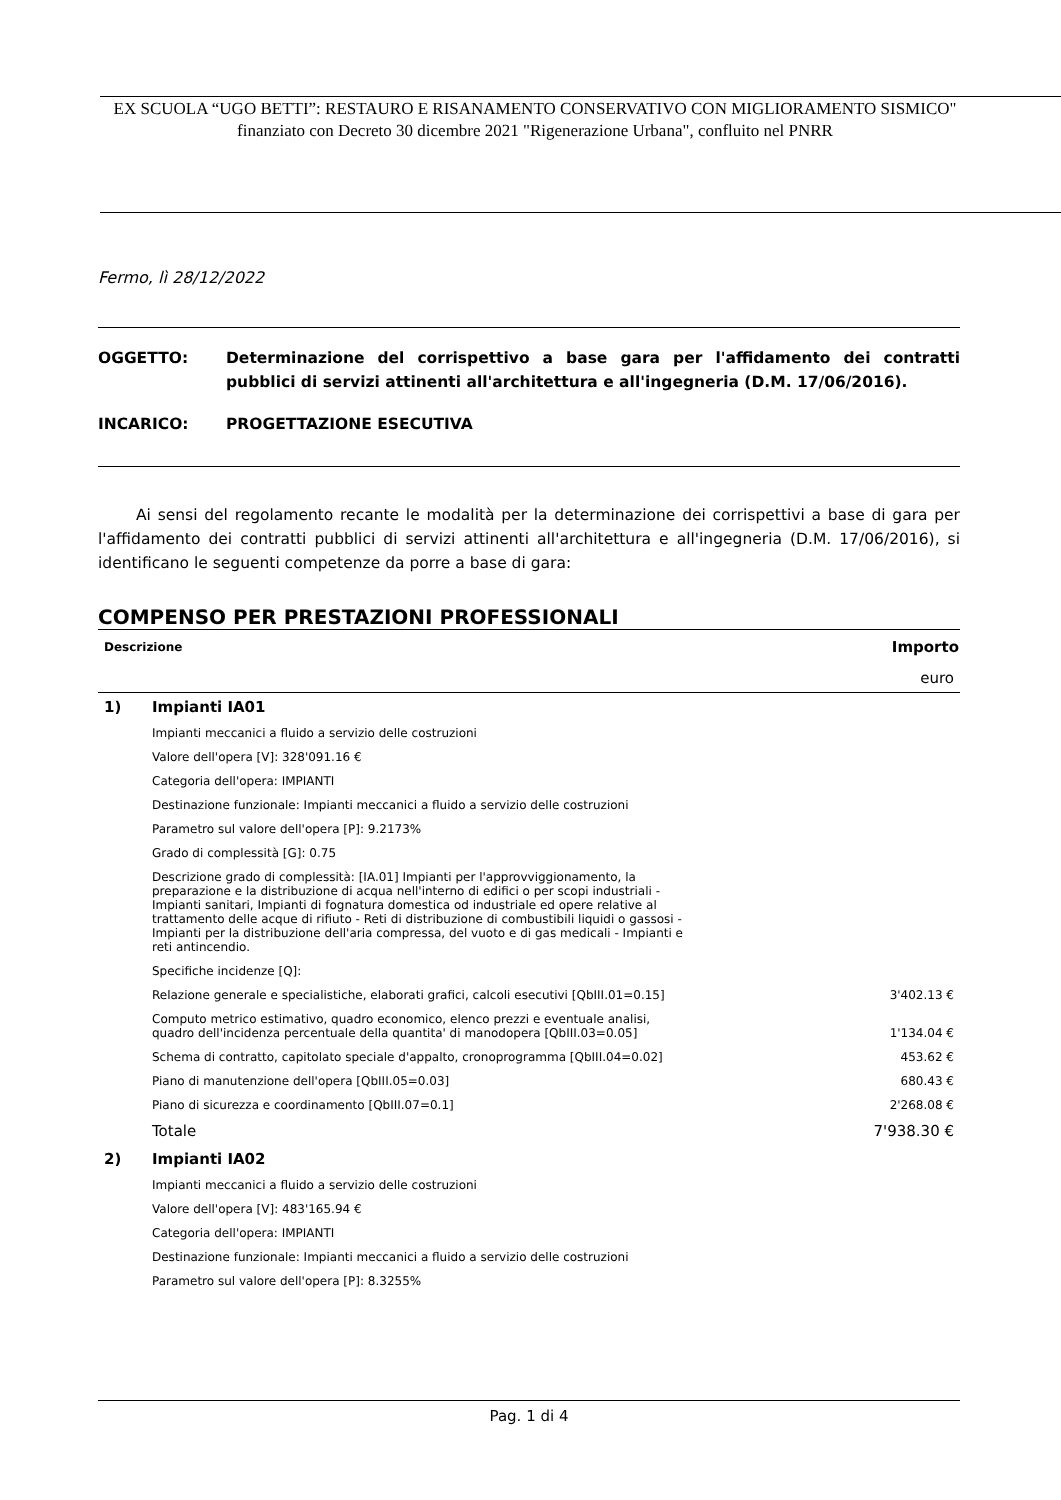EX SCUOLA “UGO BETTI”: RESTAURO E RISANAMENTO CONSERVATIVO CON MIGLIORAMENTO SISMICO" finanziato con Decreto 30 dicembre 2021 "Rigenerazione Urbana", confluito nel PNRR
Fermo, lì 28/12/2022
OGGETTO: Determinazione del corrispettivo a base gara per l'affidamento dei contratti pubblici di servizi attinenti all'architettura e all'ingegneria (D.M. 17/06/2016).
INCARICO: PROGETTAZIONE ESECUTIVA
Ai sensi del regolamento recante le modalità per la determinazione dei corrispettivi a base di gara per l'affidamento dei contratti pubblici di servizi attinenti all'architettura e all'ingegneria (D.M. 17/06/2016), si identificano le seguenti competenze da porre a base di gara:
COMPENSO PER PRESTAZIONI PROFESSIONALI
| Descrizione | | Importo |
| --- | --- | --- |
| | | euro |
| 1) | Impianti IA01 | |
| | Impianti meccanici a fluido a servizio delle costruzioni | |
| | Valore dell'opera [V]: 328'091.16 € | |
| | Categoria dell'opera: IMPIANTI | |
| | Destinazione funzionale: Impianti meccanici a fluido a servizio delle costruzioni | |
| | Parametro sul valore dell'opera [P]: 9.2173% | |
| | Grado di complessità [G]: 0.75 | |
| | Descrizione grado di complessità: [IA.01] Impianti per l'approvviggionamento, la preparazione e la distribuzione di acqua nell'interno di edifici o per scopi industriali - Impianti sanitari, Impianti di fognatura domestica od industriale ed opere relative al trattamento delle acque di rifiuto - Reti di distribuzione di combustibili liquidi o gassosi - Impianti per la distribuzione dell'aria compressa, del vuoto e di gas medicali - Impianti e reti antincendio. | |
| | Specifiche incidenze [Q]: | |
| | Relazione generale e specialistiche, elaborati grafici, calcoli esecutivi [QbIII.01=0.15] | 3'402.13 € |
| | Computo metrico estimativo, quadro economico, elenco prezzi e eventuale analisi, quadro dell'incidenza percentuale della quantita' di manodopera [QbIII.03=0.05] | 1'134.04 € |
| | Schema di contratto, capitolato speciale d'appalto, cronoprogramma [QbIII.04=0.02] | 453.62 € |
| | Piano di manutenzione dell'opera [QbIII.05=0.03] | 680.43 € |
| | Piano di sicurezza e coordinamento [QbIII.07=0.1] | 2'268.08 € |
| | Totale | 7'938.30 € |
| 2) | Impianti IA02 | |
| | Impianti meccanici a fluido a servizio delle costruzioni | |
| | Valore dell'opera [V]: 483'165.94 € | |
| | Categoria dell'opera: IMPIANTI | |
| | Destinazione funzionale: Impianti meccanici a fluido a servizio delle costruzioni | |
| | Parametro sul valore dell'opera [P]: 8.3255% | |
Pag. 1 di 4